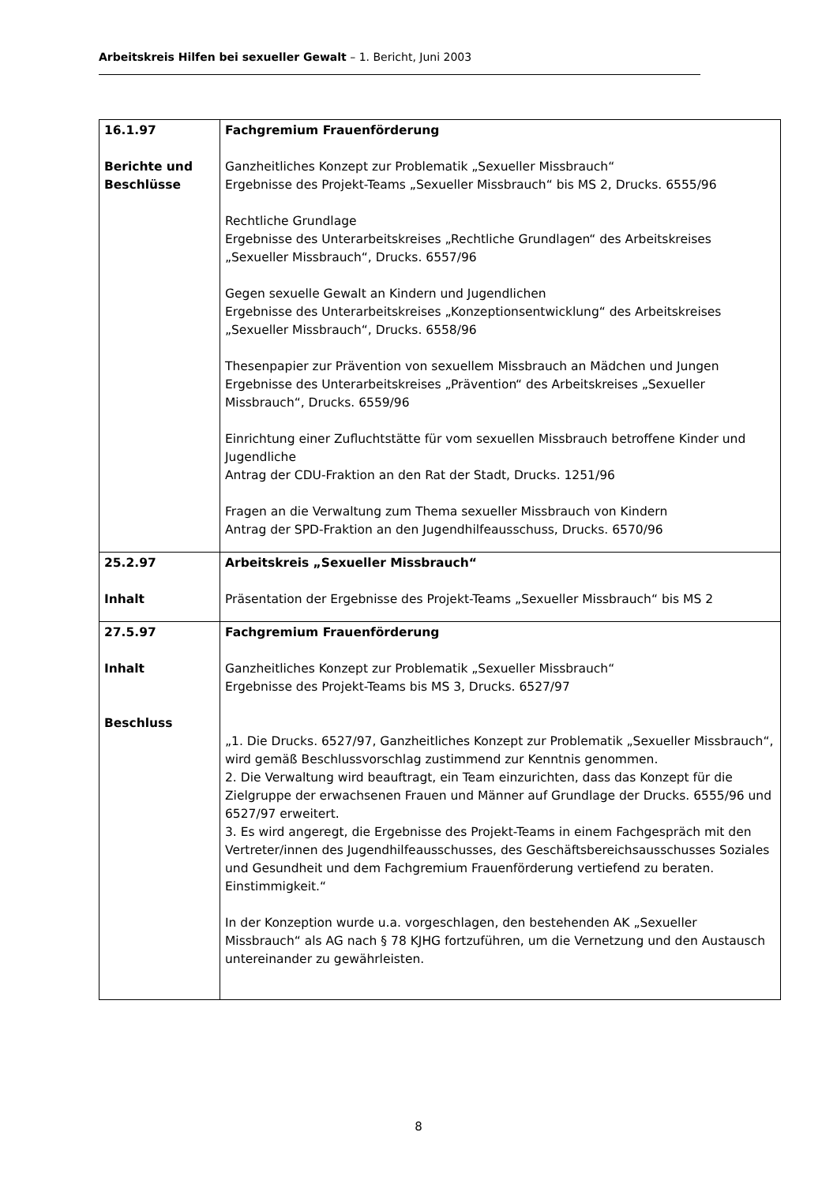Arbeitskreis Hilfen bei sexueller Gewalt – 1. Bericht, Juni 2003
| 16.1.97 Berichte und Beschlüsse | Fachgremium Frauenförderung Ganzheitliches Konzept zur Problematik „Sexueller Missbrauch“ Ergebnisse des Projekt-Teams „Sexueller Missbrauch“ bis MS 2, Drucks. 6555/96 Rechtliche Grundlage Ergebnisse des Unterarbeitskreises „Rechtliche Grundlagen“ des Arbeitskreises „Sexueller Missbrauch“, Drucks. 6557/96 Gegen sexuelle Gewalt an Kindern und Jugendlichen Ergebnisse des Unterarbeitskreises „Konzeptionsentwicklung“ des Arbeitskreises „Sexueller Missbrauch“, Drucks. 6558/96 Thesenpapier zur Prävention von sexuellem Missbrauch an Mädchen und Jungen Ergebnisse des Unterarbeitskreises „Prävention“ des Arbeitskreises „Sexueller Missbrauch“, Drucks. 6559/96 Einrichtung einer Zufluchtstätte für vom sexuellen Missbrauch betroffene Kinder und Jugendliche Antrag der CDU-Fraktion an den Rat der Stadt, Drucks. 1251/96 Fragen an die Verwaltung zum Thema sexueller Missbrauch von Kindern Antrag der SPD-Fraktion an den Jugendhilfeausschuss, Drucks. 6570/96 |
| 25.2.97 Inhalt | Arbeitskreis „Sexueller Missbrauch“ Präsentation der Ergebnisse des Projekt-Teams „Sexueller Missbrauch“ bis MS 2 |
| 27.5.97 Inhalt Beschluss | Fachgremium Frauenförderung Ganzheitliches Konzept zur Problematik „Sexueller Missbrauch“ Ergebnisse des Projekt-Teams bis MS 3, Drucks. 6527/97 „1. Die Drucks. 6527/97, Ganzheitliches Konzept zur Problematik „Sexueller Missbrauch“, wird gemäß Beschlussvorschlag zustimmend zur Kenntnis genommen. 2. Die Verwaltung wird beauftragt, ein Team einzurichten, dass das Konzept für die Zielgruppe der erwachsenen Frauen und Männer auf Grundlage der Drucks. 6555/96 und 6527/97 erweitert. 3. Es wird angeregt, die Ergebnisse des Projekt-Teams in einem Fachgespräch mit den Vertreter/innen des Jugendhilfeausschusses, des Geschäftsbereichsausschusses Soziales und Gesundheit und dem Fachgremium Frauenförderung vertiefend zu beraten. Einstimmigkeit.“ In der Konzeption wurde u.a. vorgeschlagen, den bestehenden AK „Sexueller Missbrauch“ als AG nach § 78 KJHG fortzuführen, um die Vernetzung und den Austausch untereinander zu gewährleisten. |
8